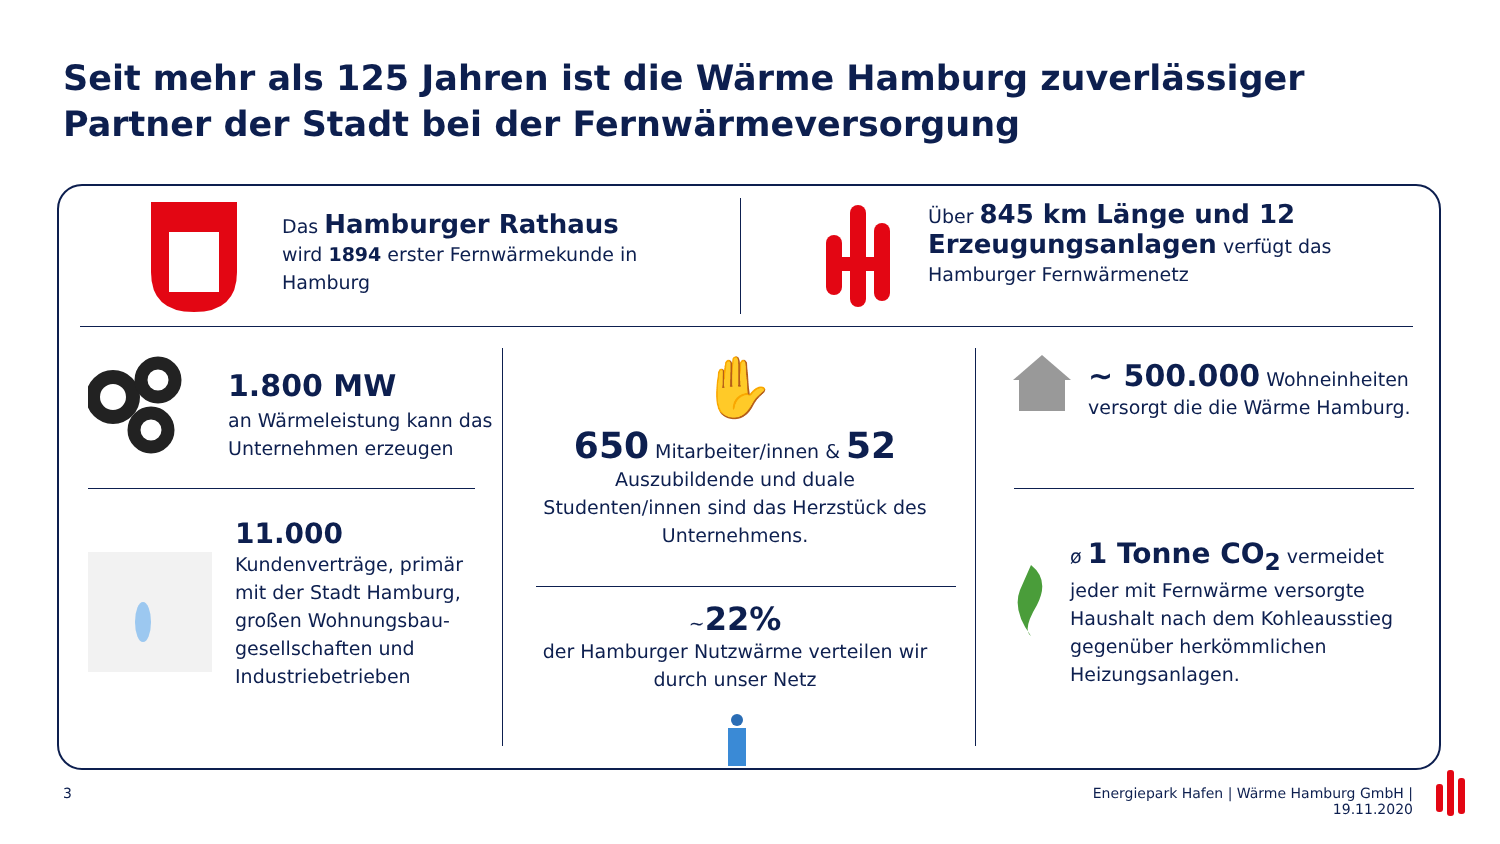Seit mehr als 125 Jahren ist die Wärme Hamburg zuverlässiger Partner der Stadt bei der Fernwärmeversorgung
Das Hamburger Rathaus
wird 1894 erster Fernwärmekunde in Hamburg
Über 845 km Länge und 12 Erzeugungsanlagen verfügt das Hamburger Fernwärmenetz
1.800 MW
an Wärmeleistung kann das Unternehmen erzeugen
11.000
Kundenverträge, primär mit der Stadt Hamburg, großen Wohnungsbau-gesellschaften und Industriebetrieben
✋
650 Mitarbeiter/innen & 52
Auszubildende und duale Studenten/innen sind das Herzstück des Unternehmens.
~22%
der Hamburger Nutzwärme verteilen wir durch unser Netz
~ 500.000 Wohneinheiten versorgt die die Wärme Hamburg.
ø 1 Tonne CO<sub>2</sub> vermeidet jeder mit Fernwärme versorgte Haushalt nach dem Kohleausstieg gegenüber herkömmlichen Heizungsanlagen.
3
Energiepark Hafen | Wärme Hamburg GmbH | 19.11.2020